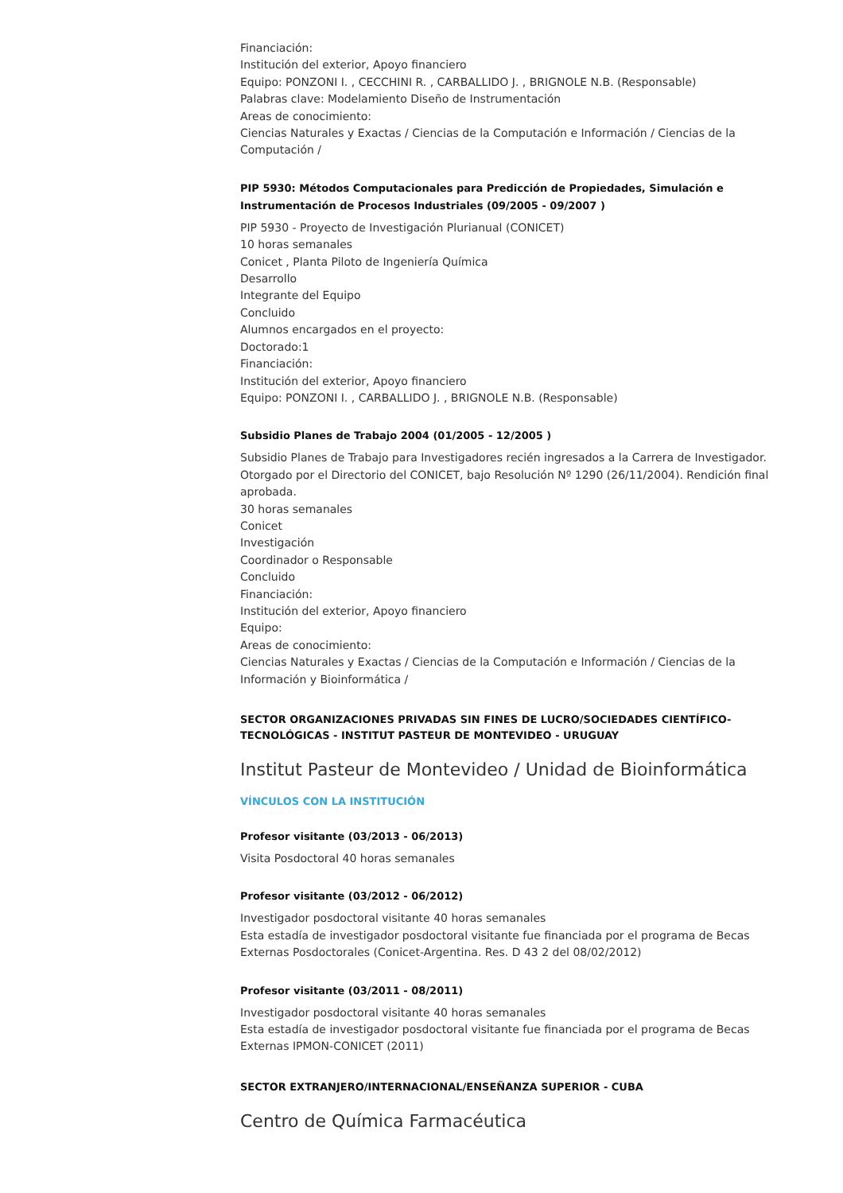Financiación:
Institución del exterior, Apoyo financiero
Equipo: PONZONI I. , CECCHINI R. , CARBALLIDO J. , BRIGNOLE N.B. (Responsable)
Palabras clave: Modelamiento Diseño de Instrumentación
Areas de conocimiento:
Ciencias Naturales y Exactas / Ciencias de la Computación e Información / Ciencias de la Computación /
PIP 5930: Métodos Computacionales para Predicción de Propiedades, Simulación e Instrumentación de Procesos Industriales (09/2005 - 09/2007 )
PIP 5930 - Proyecto de Investigación Plurianual (CONICET)
10 horas semanales
Conicet , Planta Piloto de Ingeniería Química
Desarrollo
Integrante del Equipo
Concluido
Alumnos encargados en el proyecto:
Doctorado:1
Financiación:
Institución del exterior, Apoyo financiero
Equipo: PONZONI I. , CARBALLIDO J. , BRIGNOLE N.B. (Responsable)
Subsidio Planes de Trabajo 2004 (01/2005 - 12/2005 )
Subsidio Planes de Trabajo para Investigadores recién ingresados a la Carrera de Investigador. Otorgado por el Directorio del CONICET, bajo Resolución Nº 1290 (26/11/2004). Rendición final aprobada.
30 horas semanales
Conicet
Investigación
Coordinador o Responsable
Concluido
Financiación:
Institución del exterior, Apoyo financiero
Equipo:
Areas de conocimiento:
Ciencias Naturales y Exactas / Ciencias de la Computación e Información / Ciencias de la Información y Bioinformática /
SECTOR ORGANIZACIONES PRIVADAS SIN FINES DE LUCRO/SOCIEDADES CIENTÍFICO-TECNOLÓGICAS - INSTITUT PASTEUR DE MONTEVIDEO - URUGUAY
Institut Pasteur de Montevideo / Unidad de Bioinformática
VÍNCULOS CON LA INSTITUCIÓN
Profesor visitante (03/2013 - 06/2013)
Visita Posdoctoral 40 horas semanales
Profesor visitante (03/2012 - 06/2012)
Investigador posdoctoral visitante 40 horas semanales
Esta estadía de investigador posdoctoral visitante fue financiada por el programa de Becas Externas Posdoctorales (Conicet-Argentina. Res. D 43 2 del 08/02/2012)
Profesor visitante (03/2011 - 08/2011)
Investigador posdoctoral visitante 40 horas semanales
Esta estadía de investigador posdoctoral visitante fue financiada por el programa de Becas Externas IPMON-CONICET (2011)
SECTOR EXTRANJERO/INTERNACIONAL/ENSEÑANZA SUPERIOR - CUBA
Centro de Química Farmacéutica